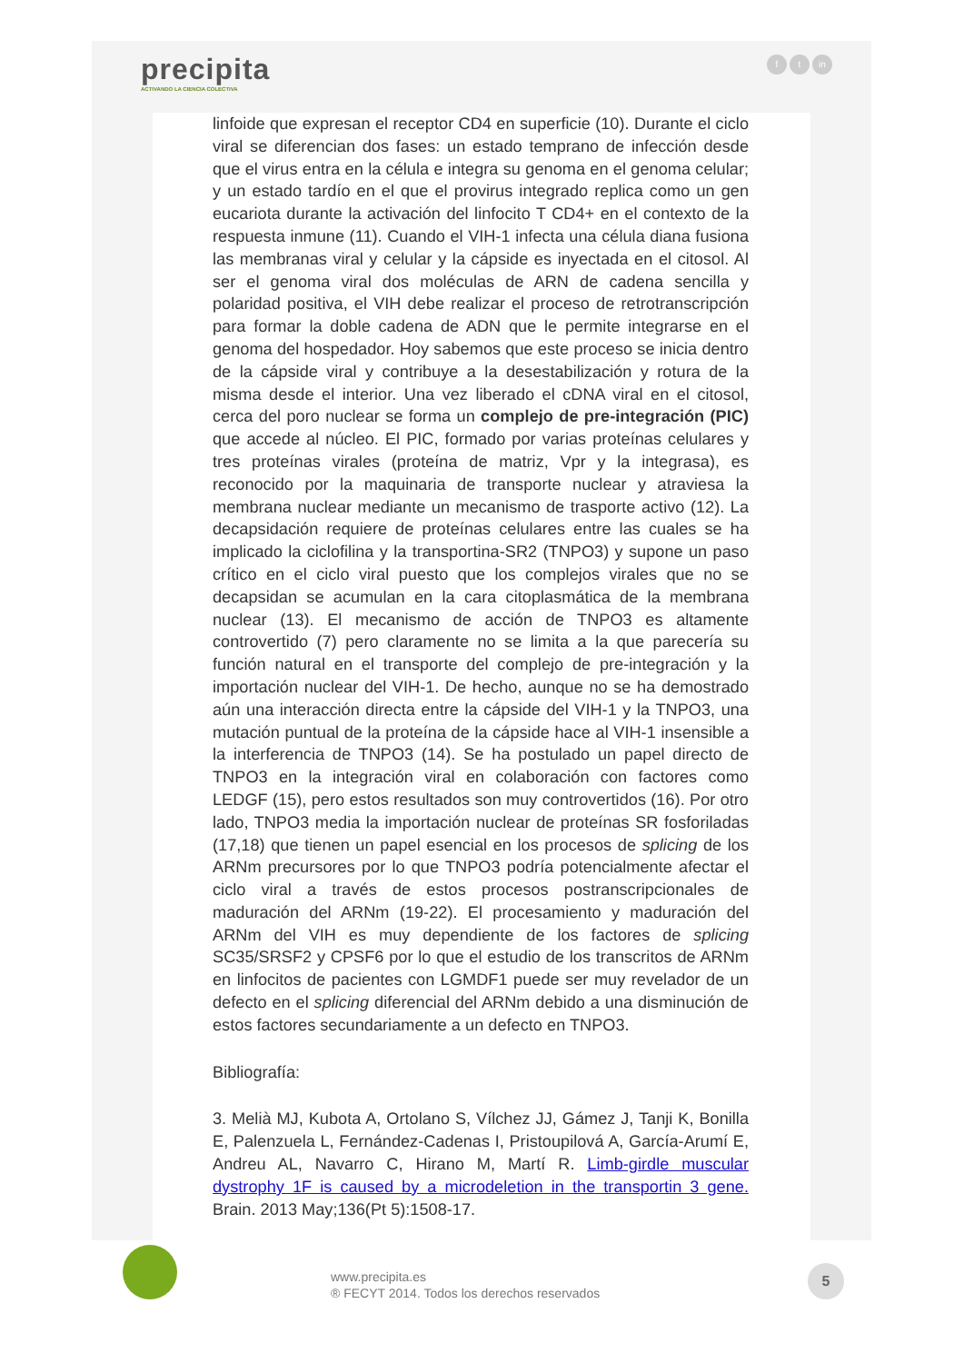precipita
ACTIVANDO LA CIENCIA COLECTIVA
ft in
linfoide que expresan el receptor CD4 en superficie (10). Durante el ciclo viral se diferencian dos fases: un estado temprano de infección desde que el virus entra en la célula e integra su genoma en el genoma celular; y un estado tardío en el que el provirus integrado replica como un gen eucariota durante la activación del linfocito T CD4+ en el contexto de la respuesta inmune (11). Cuando el VIH-1 infecta una célula diana fusiona las membranas viral y celular y la cápside es inyectada en el citosol. Al ser el genoma viral dos moléculas de ARN de cadena sencilla y polaridad positiva, el VIH debe realizar el proceso de retrotranscripción para formar la doble cadena de ADN que le permite integrarse en el genoma del hospedador. Hoy sabemos que este proceso se inicia dentro de la cápside viral y contribuye a la desestabilización y rotura de la misma desde el interior. Una vez liberado el cDNA viral en el citosol, cerca del poro nuclear se forma un complejo de pre-integración (PIC) que accede al núcleo. El PIC, formado por varias proteínas celulares y tres proteínas virales (proteína de matriz, Vpr y la integrasa), es reconocido por la maquinaria de transporte nuclear y atraviesa la membrana nuclear mediante un mecanismo de trasporte activo (12). La decapsidación requiere de proteínas celulares entre las cuales se ha implicado la ciclofilina y la transportina-SR2 (TNPO3) y supone un paso crítico en el ciclo viral puesto que los complejos virales que no se decapsidan se acumulan en la cara citoplasmática de la membrana nuclear (13). El mecanismo de acción de TNPO3 es altamente controvertido (7) pero claramente no se limita a la que parecería su función natural en el transporte del complejo de pre-integración y la importación nuclear del VIH-1. De hecho, aunque no se ha demostrado aún una interacción directa entre la cápside del VIH-1 y la TNPO3, una mutación puntual de la proteína de la cápside hace al VIH-1 insensible a la interferencia de TNPO3 (14). Se ha postulado un papel directo de TNPO3 en la integración viral en colaboración con factores como LEDGF (15), pero estos resultados son muy controvertidos (16). Por otro lado, TNPO3 media la importación nuclear de proteínas SR fosforiladas (17,18) que tienen un papel esencial en los procesos de splicing de los ARNm precursores por lo que TNPO3 podría potencialmente afectar el ciclo viral a través de estos procesos postranscripcionales de maduración del ARNm (19-22). El procesamiento y maduración del ARNm del VIH es muy dependiente de los factores de splicing SC35/SRSF2 y CPSF6 por lo que el estudio de los transcritos de ARNm en linfocitos de pacientes con LGMDF1 puede ser muy revelador de un defecto en el splicing diferencial del ARNm debido a una disminución de estos factores secundariamente a un defecto en TNPO3.
Bibliografía:
3. Melià MJ, Kubota A, Ortolano S, Vílchez JJ, Gámez J, Tanji K, Bonilla E, Palenzuela L, Fernández-Cadenas I, Pristoupilová A, García-Arumí E, Andreu AL, Navarro C, Hirano M, Martí R. Limb-girdle muscular dystrophy 1F is caused by a microdeletion in the transportin 3 gene. Brain. 2013 May;136(Pt 5):1508-17.
www.precipita.es
® FECYT 2014. Todos los derechos reservados
5